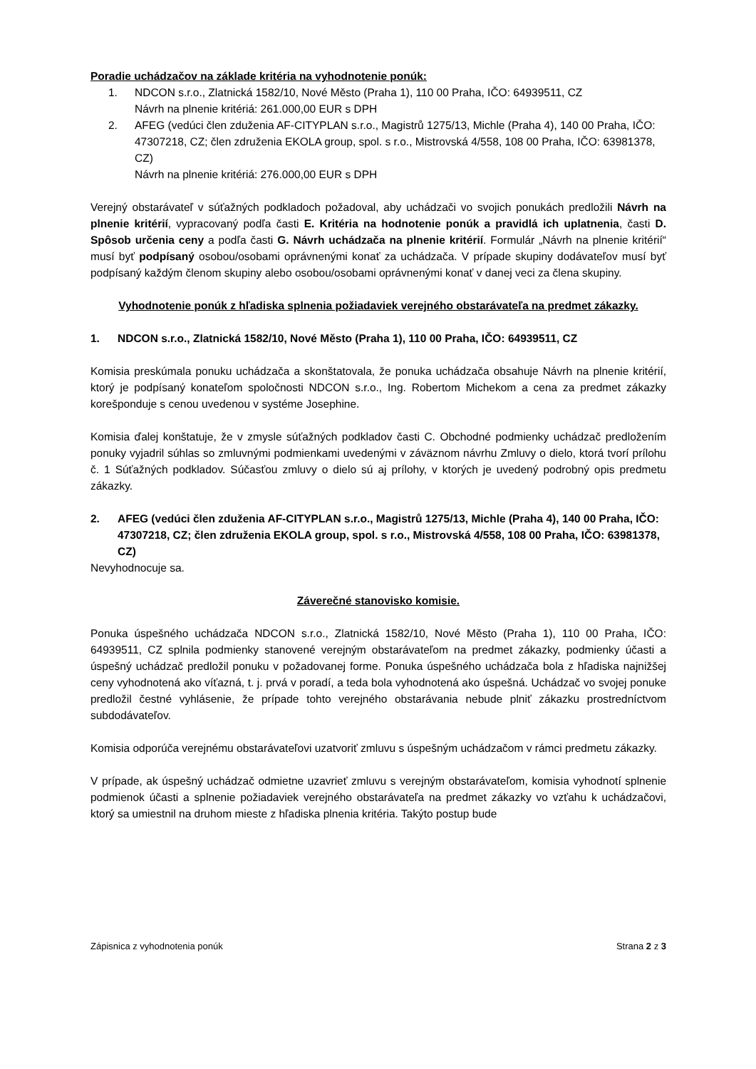Poradie uchádzačov na základe kritéria na vyhodnotenie ponúk:
1. NDCON s.r.o., Zlatnická 1582/10, Nové Město (Praha 1), 110 00 Praha, IČO: 64939511, CZ
Návrh na plnenie kritériá: 261.000,00 EUR s DPH
2. AFEG (vedúci člen zduženia AF-CITYPLAN s.r.o., Magistrů 1275/13, Michle (Praha 4), 140 00 Praha, IČO: 47307218, CZ; člen združenia EKOLA group, spol. s r.o., Mistrovská 4/558, 108 00 Praha, IČO: 63981378, CZ)
Návrh na plnenie kritériá: 276.000,00 EUR s DPH
Verejný obstarávateľ v súťažných podkladoch požadoval, aby uchádzači vo svojich ponukách predložili Návrh na plnenie kritérií, vypracovaný podľa časti E. Kritéria na hodnotenie ponúk a pravidlá ich uplatnenia, časti D. Spôsob určenia ceny a podľa časti G. Návrh uchádzača na plnenie kritérií. Formulár „Návrh na plnenie kritérií“ musí byť podpísaný osobou/osobami oprávnenými konať za uchádzača. V prípade skupiny dodávateľov musí byť podpísaný každým členom skupiny alebo osobou/osobami oprávnenými konať v danej veci za člena skupiny.
Vyhodnotenie ponúk z hľadiska splnenia požiadaviek verejného obstarávateľa na predmet zákazky.
1. NDCON s.r.o., Zlatnická 1582/10, Nové Město (Praha 1), 110 00 Praha, IČO: 64939511, CZ
Komisia preskúmala ponuku uchádzača a skonštatovala, že ponuka uchádzača obsahuje Návrh na plnenie kritérií, ktorý je podpísaný konateľom spoločnosti NDCON s.r.o., Ing. Robertom Michekom a cena za predmet zákazky korešponduje s cenou uvedenou v systéme Josephine.
Komisia ďalej konštatuje, že v zmysle súťažných podkladov časti C. Obchodné podmienky uchádzač predložením ponuky vyjadril súhlas so zmluvnými podmienkami uvedenými v záväznom návrhu Zmluvy o dielo, ktorá tvorí prílohu č. 1 Súťažných podkladov. Súčasťou zmluvy o dielo sú aj prílohy, v ktorých je uvedený podrobný opis predmetu zákazky.
2. AFEG (vedúci člen zduženia AF-CITYPLAN s.r.o., Magistrů 1275/13, Michle (Praha 4), 140 00 Praha, IČO: 47307218, CZ; člen združenia EKOLA group, spol. s r.o., Mistrovská 4/558, 108 00 Praha, IČO: 63981378, CZ)
Nevyhodnocuje sa.
Záverečné stanovisko komisie.
Ponuka úspešného uchádzača NDCON s.r.o., Zlatnická 1582/10, Nové Město (Praha 1), 110 00 Praha, IČO: 64939511, CZ splnila podmienky stanovené verejným obstarávateľom na predmet zákazky, podmienky účasti a úspešný uchádzač predložil ponuku v požadovanej forme. Ponuka úspešného uchádzača bola z hľadiska najnižšej ceny vyhodnotená ako víťazná, t. j. prvá v poradí, a teda bola vyhodnotená ako úspešná. Uchádzač vo svojej ponuke predložil čestné vyhlásenie, že prípade tohto verejného obstarávania nebude plniť zákazku prostredníctvom subdodávateľov.
Komisia odporúča verejnému obstarávateľovi uzatvoriť zmluvu s úspešným uchádzačom v rámci predmetu zákazky.
V prípade, ak úspešný uchádzač odmietne uzavrieť zmluvu s verejným obstarávateľom, komisia vyhodnotí splnenie podmienok účasti a splnenie požiadaviek verejného obstarávateľa na predmet zákazky vo vzťahu k uchádzačovi, ktorý sa umiestnil na druhom mieste z hľadiska plnenia kritéria. Takýto postup bude
Zápisnica z vyhodnotenia ponúk Strana 2 z 3